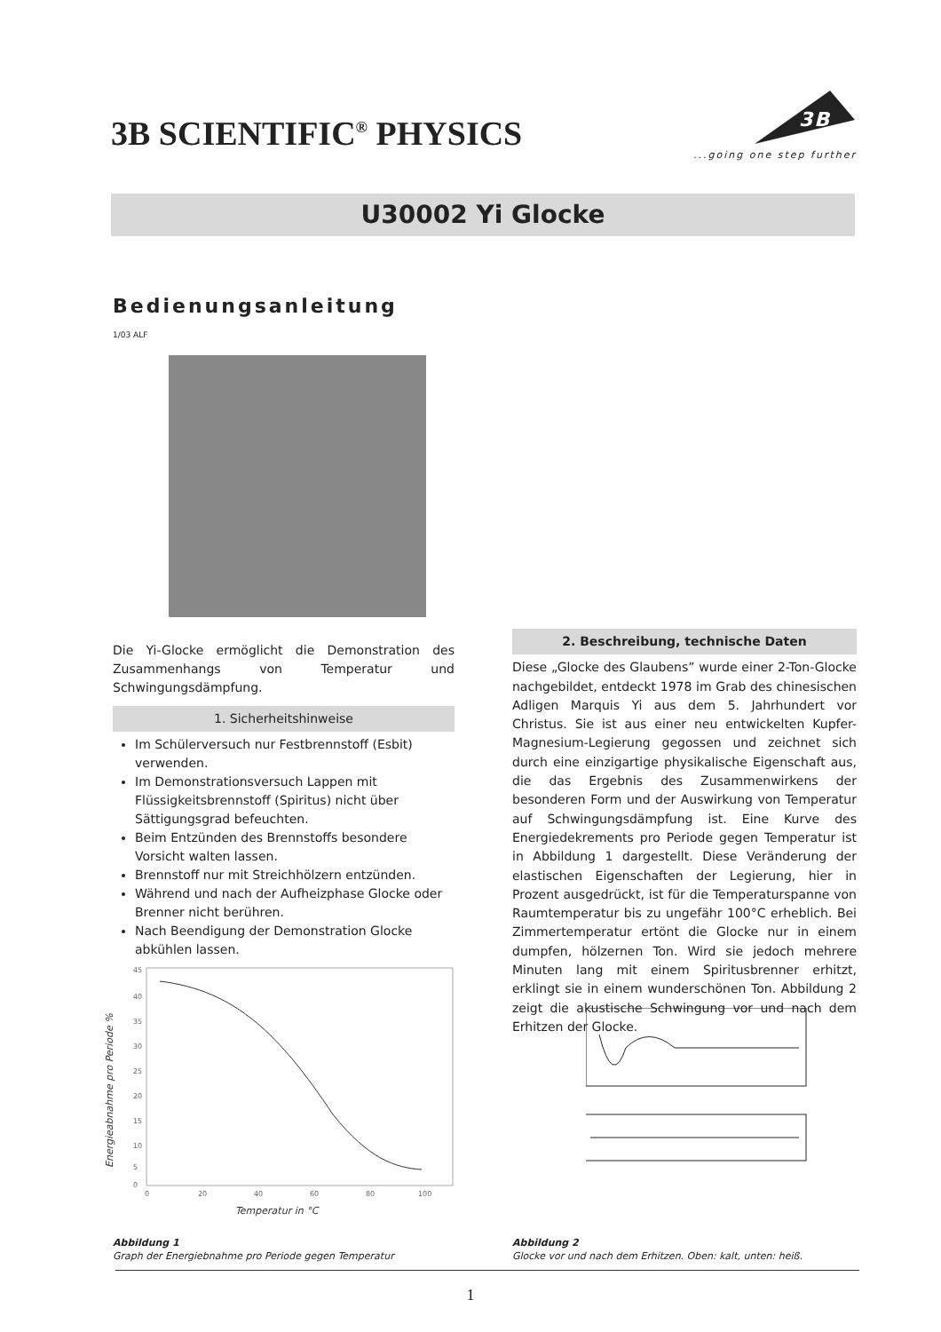3B SCIENTIFIC<sup>®</sup> PHYSICS
3B
...going one step further
U30002 Yi Glocke
Bedienungsanleitung
1/03 ALF
Die Yi-Glocke ermöglicht die Demonstration des Zusammenhangs von Temperatur und Schwingungsdämpfung.
1. Sicherheitshinweise
Im Schülerversuch nur Festbrennstoff (Esbit) verwenden.
Im Demonstrationsversuch Lappen mit Flüssigkeitsbrennstoff (Spiritus) nicht über Sättigungsgrad befeuchten.
Beim Entzünden des Brennstoffs besondere Vorsicht walten lassen.
Brennstoff nur mit Streichhölzern entzünden.
Während und nach der Aufheizphase Glocke oder Brenner nicht berühren.
Nach Beendigung der Demonstration Glocke abkühlen lassen.
2. Beschreibung, technische Daten
Diese „Glocke des Glaubens” wurde einer 2-Ton-Glocke nachgebildet, entdeckt 1978 im Grab des chinesischen Adligen Marquis Yi aus dem 5. Jahrhundert vor Christus. Sie ist aus einer neu entwickelten Kupfer-Magnesium-Legierung gegossen und zeichnet sich durch eine einzigartige physikalische Eigenschaft aus, die das Ergebnis des Zusammenwirkens der besonderen Form und der Auswirkung von Temperatur auf Schwingungsdämpfung ist. Eine Kurve des Energiedekrements pro Periode gegen Temperatur ist in Abbildung 1 dargestellt. Diese Veränderung der elastischen Eigenschaften der Legierung, hier in Prozent ausgedrückt, ist für die Temperaturspanne von Raumtemperatur bis zu ungefähr 100°C erheblich. Bei Zimmertemperatur ertönt die Glocke nur in einem dumpfen, hölzernen Ton. Wird sie jedoch mehrere Minuten lang mit einem Spiritusbrenner erhitzt, erklingt sie in einem wunderschönen Ton. Abbildung 2 zeigt die akustische Schwingung vor und nach dem Erhitzen der Glocke.
45
40
35
30
25
20
15
10
5
0
0
20
40
60
80
100
Temperatur in °C
Energieabnahme pro Periode %
Abbildung 1
Graph der Energiebnahme pro Periode gegen Temperatur
Abbildung 2
Glocke vor und nach dem Erhitzen. Oben: kalt, unten: heiß.
1